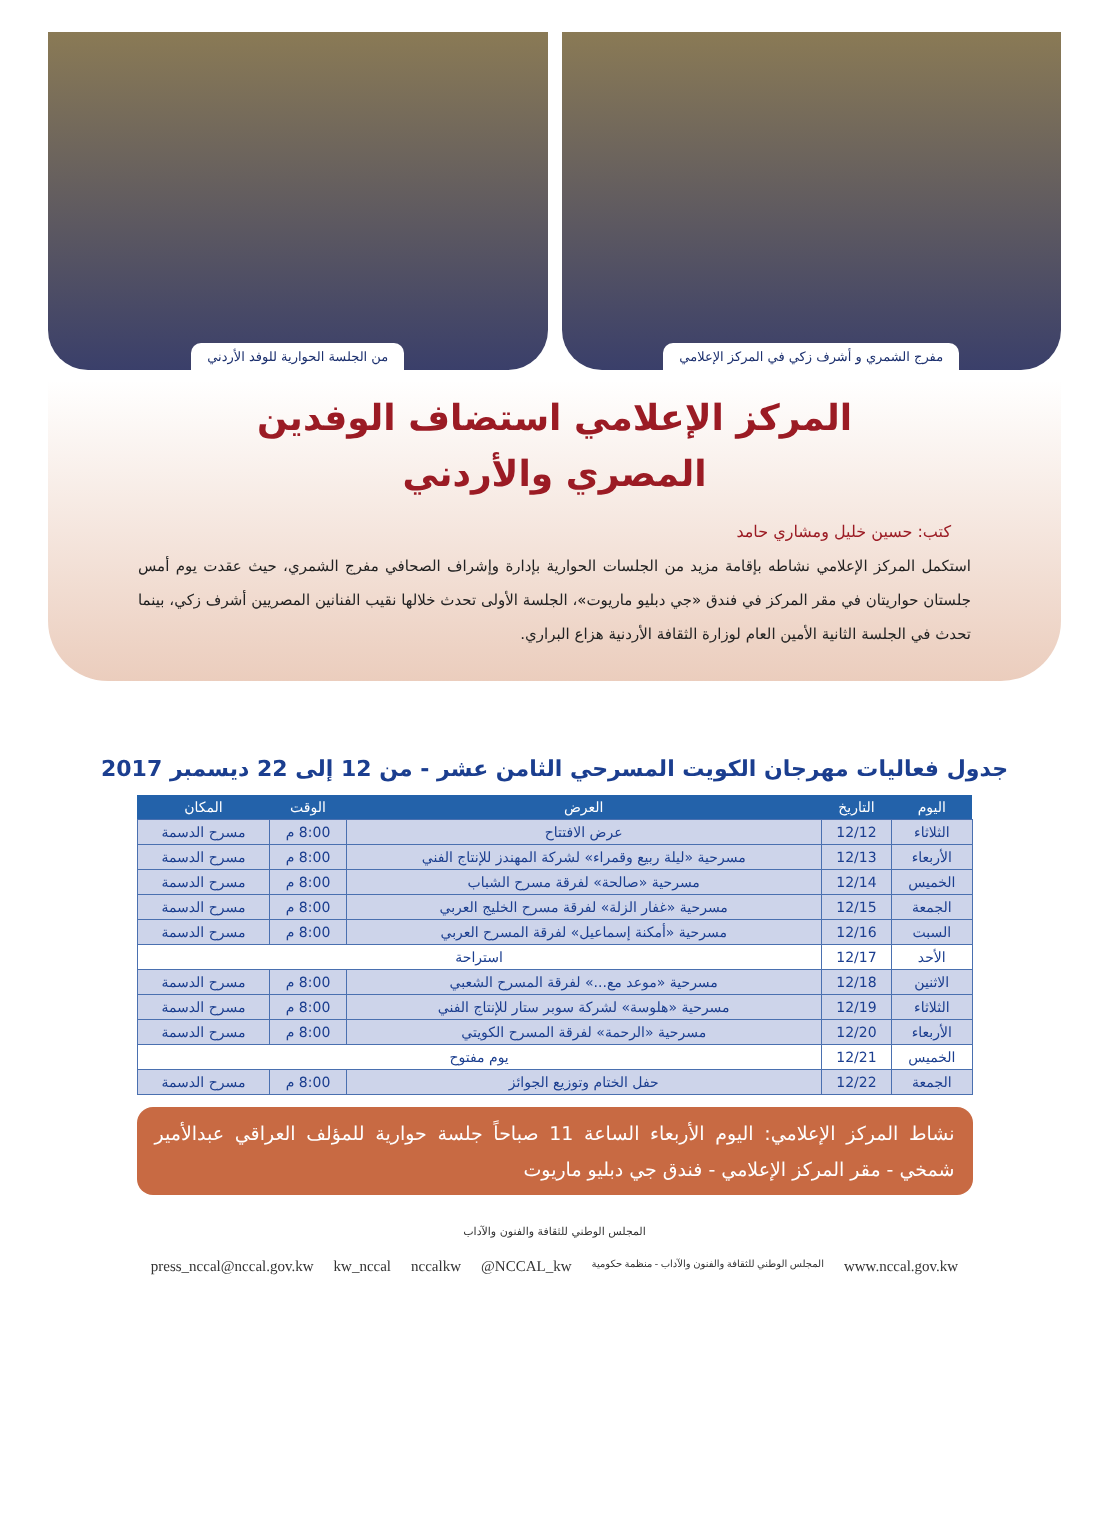مفرج الشمري و أشرف زكي في المركز الإعلامي
من الجلسة الحوارية للوفد الأردني
المركز الإعلامي استضاف الوفدين
المصري والأردني
كتب: حسين خليل ومشاري حامد
استكمل المركز الإعلامي نشاطه بإقامة مزيد من الجلسات الحوارية بإدارة وإشراف الصحافي مفرج الشمري، حيث عقدت يوم أمس جلستان حواريتان في مقر المركز في فندق «جي دبليو ماريوت»، الجلسة الأولى تحدث خلالها نقيب الفنانين المصريين أشرف زكي، بينما تحدث في الجلسة الثانية الأمين العام لوزارة الثقافة الأردنية هزاع البراري.
جدول فعاليات مهرجان الكويت المسرحي الثامن عشر - من 12 إلى 22 ديسمبر 2017
| اليوم | التاريخ | العرض | الوقت | المكان |
| --- | --- | --- | --- | --- |
| الثلاثاء | 12/12 | عرض الافتتاح | 8:00 م | مسرح الدسمة |
| الأربعاء | 12/13 | مسرحية «ليلة ربيع وقمراء» لشركة المهندز للإنتاج الفني | 8:00 م | مسرح الدسمة |
| الخميس | 12/14 | مسرحية «صالحة» لفرقة مسرح الشباب | 8:00 م | مسرح الدسمة |
| الجمعة | 12/15 | مسرحية «غفار الزلة» لفرقة مسرح الخليج العربي | 8:00 م | مسرح الدسمة |
| السبت | 12/16 | مسرحية «أمكنة إسماعيل» لفرقة المسرح العربي | 8:00 م | مسرح الدسمة |
| الأحد | 12/17 | استراحة | | |
| الاثنين | 12/18 | مسرحية «موعد مع...» لفرقة المسرح الشعبي | 8:00 م | مسرح الدسمة |
| الثلاثاء | 12/19 | مسرحية «هلوسة» لشركة سوبر ستار للإنتاج الفني | 8:00 م | مسرح الدسمة |
| الأربعاء | 12/20 | مسرحية «الرحمة» لفرقة المسرح الكويتي | 8:00 م | مسرح الدسمة |
| الخميس | 12/21 | يوم مفتوح | | |
| الجمعة | 12/22 | حفل الختام وتوزيع الجوائز | 8:00 م | مسرح الدسمة |
نشاط المركز الإعلامي: اليوم الأربعاء الساعة 11 صباحاً جلسة حوارية للمؤلف العراقي عبدالأمير شمخي - مقر المركز الإعلامي - فندق جي دبليو ماريوت
المجلس الوطني للثقافة والفنون والآداب
press_nccal@nccal.gov.kw kw_nccal nccalkw @NCCAL_kw المجلس الوطني للثقافة والفنون والآداب - منظمة حكومية www.nccal.gov.kw